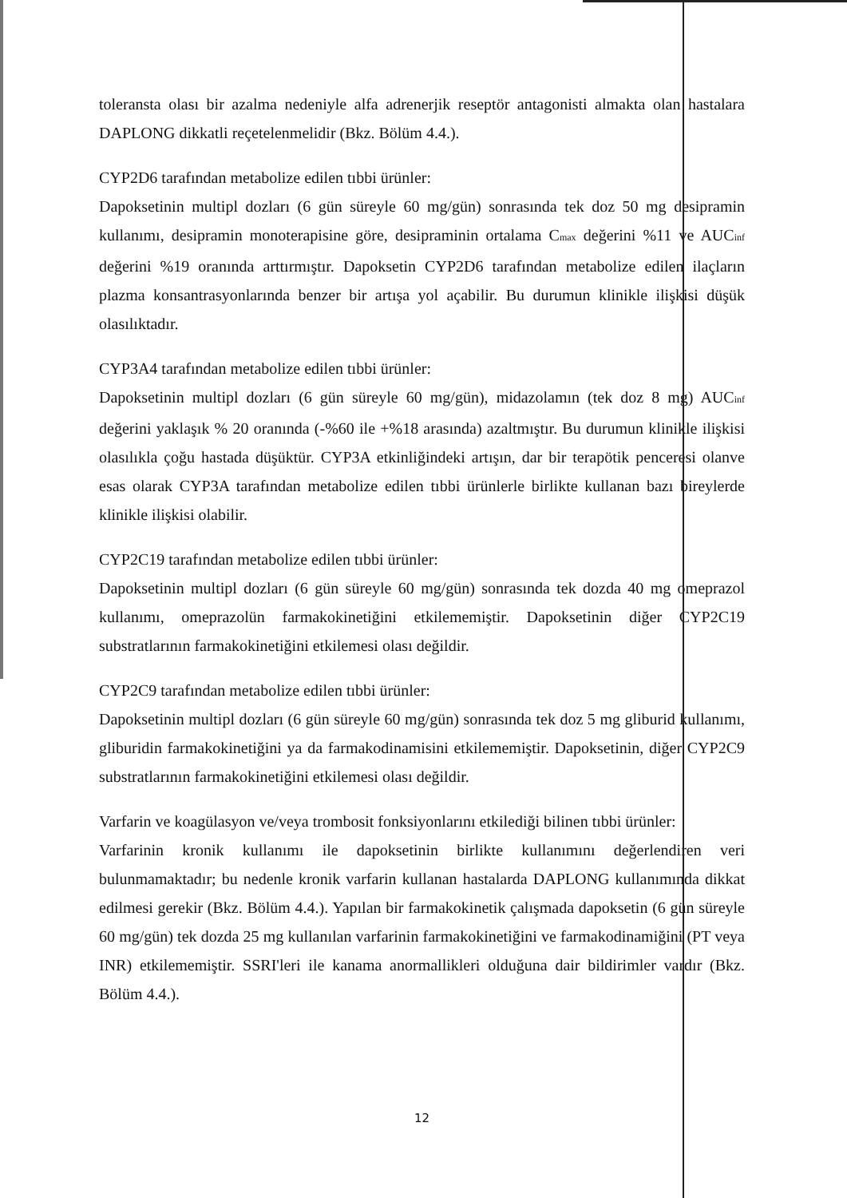toleransta olası bir azalma nedeniyle alfa adrenerjik reseptör antagonisti almakta olan hastalara DAPLONG dikkatli reçetelenmelidir (Bkz. Bölüm 4.4.).
CYP2D6 tarafından metabolize edilen tıbbi ürünler:
Dapoksetinin multipl dozları (6 gün süreyle 60 mg/gün) sonrasında tek doz 50 mg desipramin kullanımı, desipramin monoterapisine göre, desipraminin ortalama C<sub>max</sub> değerini %11 ve AUC<sub>inf</sub> değerini %19 oranında arttırmıştır. Dapoksetin CYP2D6 tarafından metabolize edilen ilaçların plazma konsantrasyonlarında benzer bir artışa yol açabilir. Bu durumun klinikle ilişkisi düşük olasılıktadır.
CYP3A4 tarafından metabolize edilen tıbbi ürünler:
Dapoksetinin multipl dozları (6 gün süreyle 60 mg/gün), midazolamın (tek doz 8 mg) AUC<sub>inf</sub> değerini yaklaşık % 20 oranında (-%60 ile +%18 arasında) azaltmıştır. Bu durumun klinikle ilişkisi olasılıkla çoğu hastada düşüktür. CYP3A etkinliğindeki artışın, dar bir terapötik penceresi olanve esas olarak CYP3A tarafından metabolize edilen tıbbi ürünlerle birlikte kullanan bazı bireylerde klinikle ilişkisi olabilir.
CYP2C19 tarafından metabolize edilen tıbbi ürünler:
Dapoksetinin multipl dozları (6 gün süreyle 60 mg/gün) sonrasında tek dozda 40 mg omeprazol kullanımı, omeprazolün farmakokinetiğini etkilememiştir. Dapoksetinin diğer CYP2C19 substratlarının farmakokinetiğini etkilemesi olası değildir.
CYP2C9 tarafından metabolize edilen tıbbi ürünler:
Dapoksetinin multipl dozları (6 gün süreyle 60 mg/gün) sonrasında tek doz 5 mg gliburid kullanımı, gliburidin farmakokinetiğini ya da farmakodinamisini etkilememiştir. Dapoksetinin, diğer CYP2C9 substratlarının farmakokinetiğini etkilemesi olası değildir.
Varfarin ve koagülasyon ve/veya trombosit fonksiyonlarını etkilediği bilinen tıbbi ürünler:
Varfarinin kronik kullanımı ile dapoksetinin birlikte kullanımını değerlendiren veri bulunmamaktadır; bu nedenle kronik varfarin kullanan hastalarda DAPLONG kullanımında dikkat edilmesi gerekir (Bkz. Bölüm 4.4.). Yapılan bir farmakokinetik çalışmada dapoksetin (6 gün süreyle 60 mg/gün) tek dozda 25 mg kullanılan varfarinin farmakokinetiğini ve farmakodinamiğini (PT veya INR) etkilememiştir. SSRI'leri ile kanama anormallikleri olduğuna dair bildirimler vardır (Bkz. Bölüm 4.4.).
12